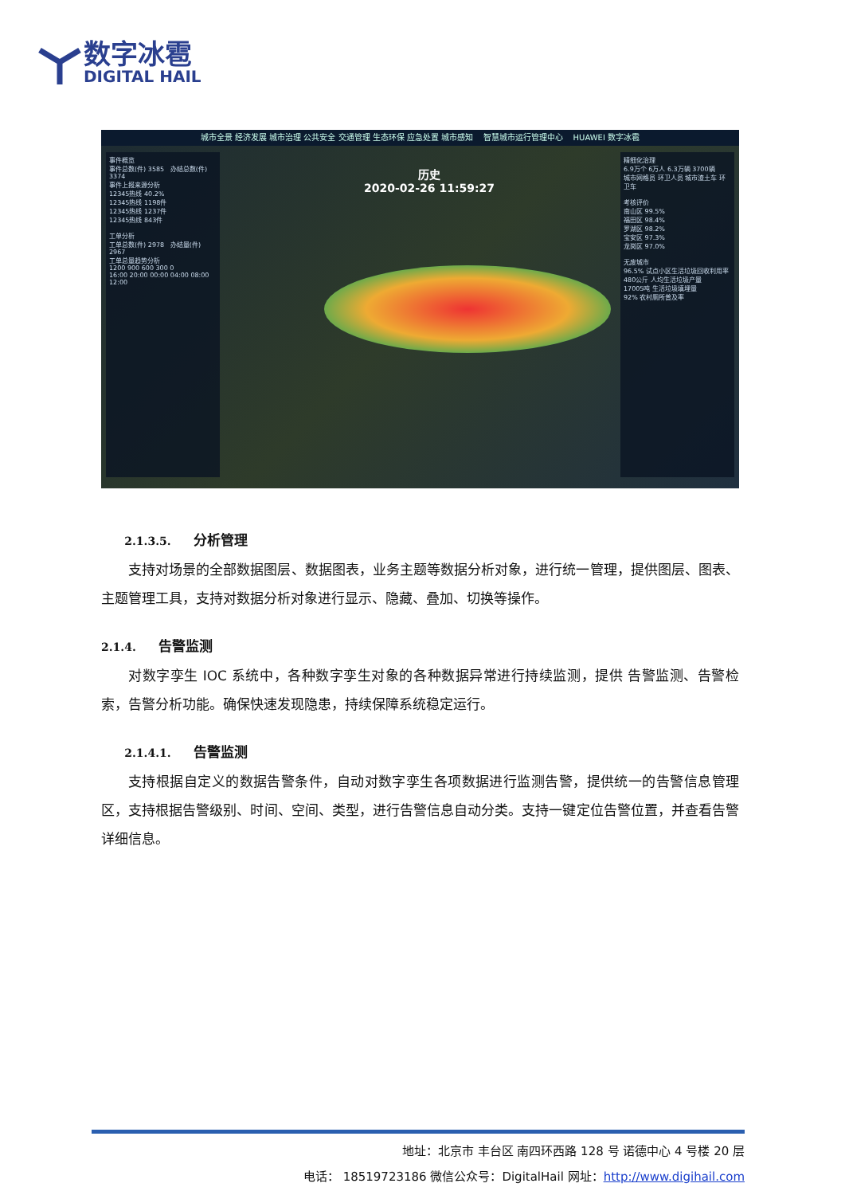数字冰雹
DIGITAL HAIL
城市全景 经济发展 城市治理 公共安全 交通管理 生态环保 应急处置 城市感知 智慧城市运行管理中心 HUAWEI 数字冰雹
事件概览
事件总数(件) 3585 办结总数(件) 3374
事件上报来源分析
12345热线 40.2%
12345热线 1198件
12345热线 1237件
12345热线 843件
工单分析
工单总数(件) 2978 办结量(件) 2967
工单总量趋势分析
1200 900 600 300 0
16:00 20:00 00:00 04:00 08:00 12:00
历史
2020-02-26 11:59:27
精细化治理
6.9万个 6万人 6.3万辆 3700辆
城市网格员 环卫人员 城市渣土车 环卫车
考核评价
南山区 99.5%
福田区 98.4%
罗湖区 98.2%
宝安区 97.3%
龙岗区 97.0%
无废城市
96.5% 试点小区生活垃圾回收利用率
480公斤 人均生活垃圾产量
17005吨 生活垃圾填埋量
92% 农村厕所普及率
2.1.3.5. 分析管理
支持对场景的全部数据图层、数据图表，业务主题等数据分析对象，进行统一管理，提供图层、图表、主题管理工具，支持对数据分析对象进行显示、隐藏、叠加、切换等操作。
2.1.4. 告警监测
对数字孪生 IOC 系统中，各种数字孪生对象的各种数据异常进行持续监测，提供 告警监测、告警检索，告警分析功能。确保快速发现隐患，持续保障系统稳定运行。
2.1.4.1. 告警监测
支持根据自定义的数据告警条件，自动对数字孪生各项数据进行监测告警，提供统一的告警信息管理区，支持根据告警级别、时间、空间、类型，进行告警信息自动分类。支持一键定位告警位置，并查看告警详细信息。
地址：北京市 丰台区 南四环西路 128 号 诺德中心 4 号楼 20 层
电话： 18519723186 微信公众号：DigitalHail 网址：http://www.digihail.com